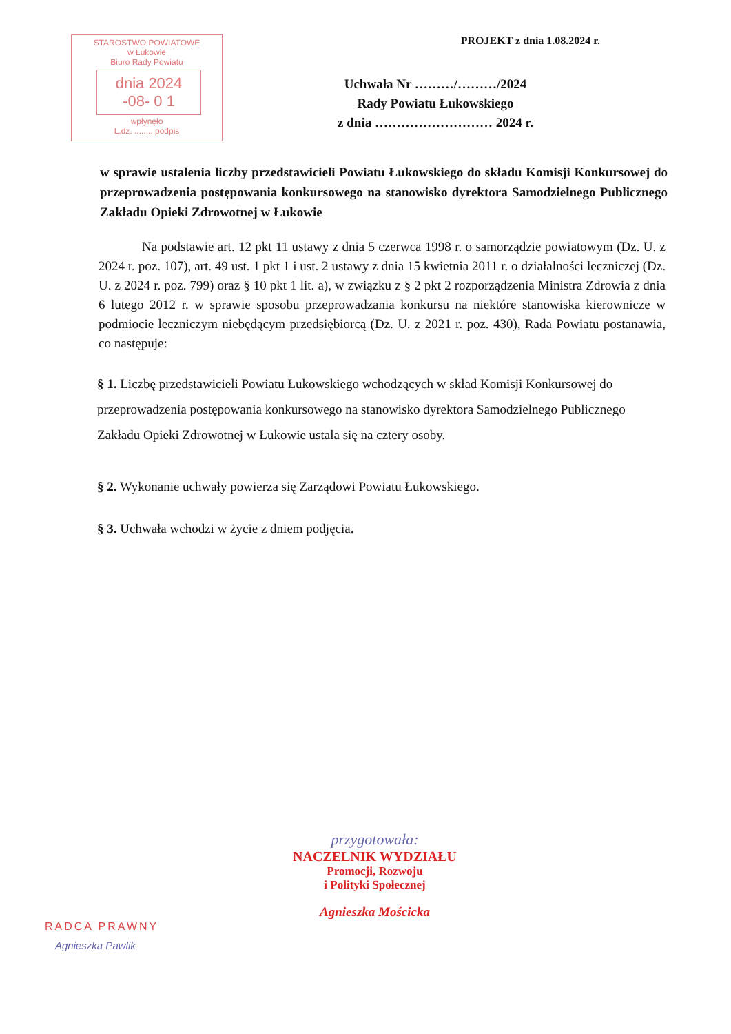STAROSTWO POWIATOWE
w Łukowie
Biuro Rady Powiatu
dnia 2024 -08- 0 1
wpłynęło
L.dz. ........ podpis
PROJEKT z dnia 1.08.2024 r.
Uchwała Nr ………/………/2024
Rady Powiatu Łukowskiego
z dnia ……………………… 2024 r.
w sprawie ustalenia liczby przedstawicieli Powiatu Łukowskiego do składu Komisji Konkursowej do przeprowadzenia postępowania konkursowego na stanowisko dyrektora Samodzielnego Publicznego Zakładu Opieki Zdrowotnej w Łukowie
Na podstawie art. 12 pkt 11 ustawy z dnia 5 czerwca 1998 r. o samorządzie powiatowym (Dz. U. z 2024 r. poz. 107), art. 49 ust. 1 pkt 1 i ust. 2 ustawy z dnia 15 kwietnia 2011 r. o działalności leczniczej (Dz. U. z 2024 r. poz. 799) oraz § 10 pkt 1 lit. a), w związku z § 2 pkt 2 rozporządzenia Ministra Zdrowia z dnia 6 lutego 2012 r. w sprawie sposobu przeprowadzania konkursu na niektóre stanowiska kierownicze w podmiocie leczniczym niebędącym przedsiębiorcą (Dz. U. z 2021 r. poz. 430), Rada Powiatu postanawia, co następuje:
§ 1. Liczbę przedstawicieli Powiatu Łukowskiego wchodzących w skład Komisji Konkursowej do przeprowadzenia postępowania konkursowego na stanowisko dyrektora Samodzielnego Publicznego Zakładu Opieki Zdrowotnej w Łukowie ustala się na cztery osoby.
§ 2. Wykonanie uchwały powierza się Zarządowi Powiatu Łukowskiego.
§ 3. Uchwała wchodzi w życie z dniem podjęcia.
RADCA PRAWNY
Agnieszka Pawlik
przygotowała:
NACZELNIK WYDZIAŁU
Promocji, Rozwoju
i Polityki Społecznej
Agnieszka Mościcka